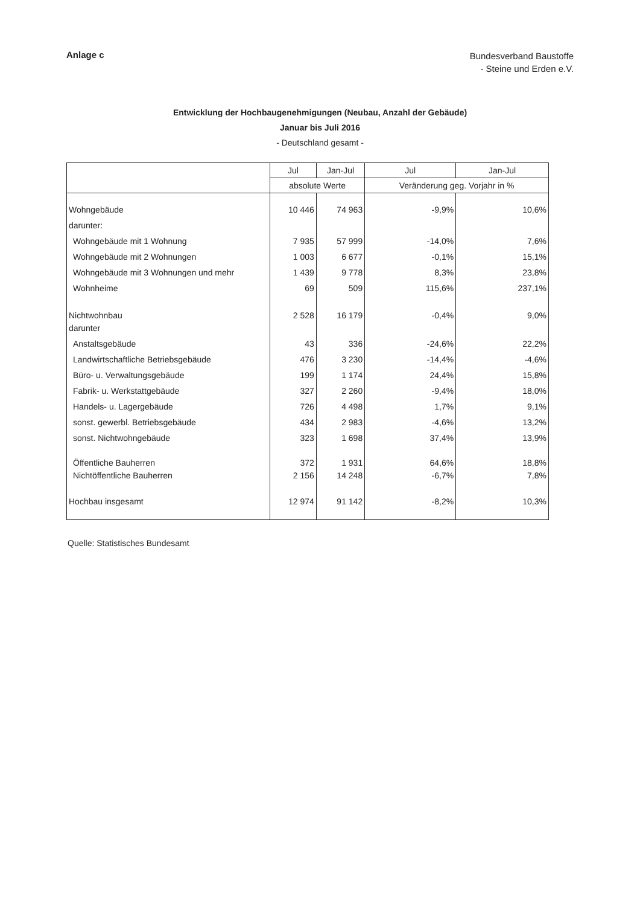Anlage c
Bundesverband Baustoffe
- Steine und Erden e.V.
Entwicklung der Hochbaugenehmigungen (Neubau, Anzahl der Gebäude)
Januar bis Juli 2016
- Deutschland gesamt -
| | Jul | Jan-Jul | Jul | Jan-Jul |
| --- | --- | --- | --- | --- |
| | absolute Werte | | Veränderung geg. Vorjahr in % | |
| Wohngebäude | 10 446 | 74 963 | -9,9% | 10,6% |
| darunter: | | | | |
| Wohngebäude mit 1 Wohnung | 7 935 | 57 999 | -14,0% | 7,6% |
| Wohngebäude mit 2 Wohnungen | 1 003 | 6 677 | -0,1% | 15,1% |
| Wohngebäude mit 3 Wohnungen und mehr | 1 439 | 9 778 | 8,3% | 23,8% |
| Wohnheime | 69 | 509 | 115,6% | 237,1% |
| Nichtwohnbau | 2 528 | 16 179 | -0,4% | 9,0% |
| darunter | | | | |
| Anstaltsgebäude | 43 | 336 | -24,6% | 22,2% |
| Landwirtschaftliche Betriebsgebäude | 476 | 3 230 | -14,4% | -4,6% |
| Büro- u. Verwaltungsgebäude | 199 | 1 174 | 24,4% | 15,8% |
| Fabrik- u. Werkstattgebäude | 327 | 2 260 | -9,4% | 18,0% |
| Handels- u. Lagergebäude | 726 | 4 498 | 1,7% | 9,1% |
| sonst. gewerbl. Betriebsgebäude | 434 | 2 983 | -4,6% | 13,2% |
| sonst. Nichtwohngebäude | 323 | 1 698 | 37,4% | 13,9% |
| Öffentliche Bauherren | 372 | 1 931 | 64,6% | 18,8% |
| Nichtöffentliche Bauherren | 2 156 | 14 248 | -6,7% | 7,8% |
| Hochbau insgesamt | 12 974 | 91 142 | -8,2% | 10,3% |
Quelle: Statistisches Bundesamt